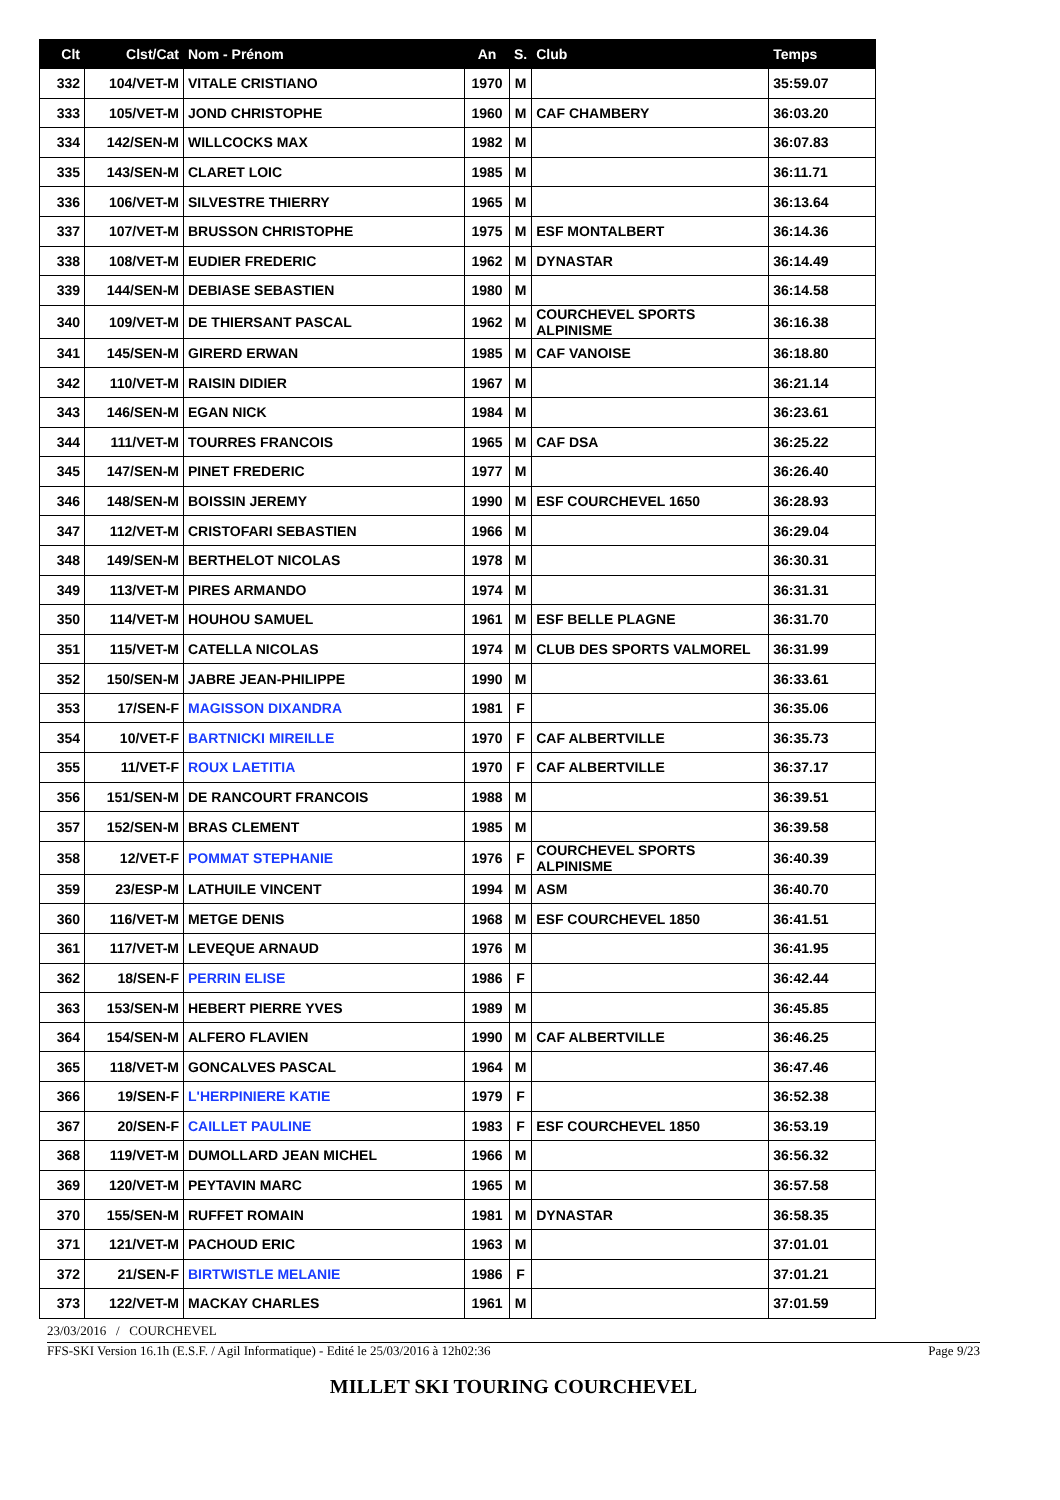| Clt | Clst/Cat | Nom - Prénom | An | S. | Club | Temps |
| --- | --- | --- | --- | --- | --- | --- |
| 332 | 104/VET-M | VITALE CRISTIANO | 1970 | M | | 35:59.07 |
| 333 | 105/VET-M | JOND CHRISTOPHE | 1960 | M | CAF CHAMBERY | 36:03.20 |
| 334 | 142/SEN-M | WILLCOCKS MAX | 1982 | M | | 36:07.83 |
| 335 | 143/SEN-M | CLARET LOIC | 1985 | M | | 36:11.71 |
| 336 | 106/VET-M | SILVESTRE THIERRY | 1965 | M | | 36:13.64 |
| 337 | 107/VET-M | BRUSSON CHRISTOPHE | 1975 | M | ESF MONTALBERT | 36:14.36 |
| 338 | 108/VET-M | EUDIER FREDERIC | 1962 | M | DYNASTAR | 36:14.49 |
| 339 | 144/SEN-M | DEBIASE SEBASTIEN | 1980 | M | | 36:14.58 |
| 340 | 109/VET-M | DE THIERSANT PASCAL | 1962 | M | COURCHEVEL SPORTS ALPINISME | 36:16.38 |
| 341 | 145/SEN-M | GIRERD ERWAN | 1985 | M | CAF VANOISE | 36:18.80 |
| 342 | 110/VET-M | RAISIN DIDIER | 1967 | M | | 36:21.14 |
| 343 | 146/SEN-M | EGAN NICK | 1984 | M | | 36:23.61 |
| 344 | 111/VET-M | TOURRES FRANCOIS | 1965 | M | CAF DSA | 36:25.22 |
| 345 | 147/SEN-M | PINET FREDERIC | 1977 | M | | 36:26.40 |
| 346 | 148/SEN-M | BOISSIN JEREMY | 1990 | M | ESF COURCHEVEL 1650 | 36:28.93 |
| 347 | 112/VET-M | CRISTOFARI SEBASTIEN | 1966 | M | | 36:29.04 |
| 348 | 149/SEN-M | BERTHELOT NICOLAS | 1978 | M | | 36:30.31 |
| 349 | 113/VET-M | PIRES ARMANDO | 1974 | M | | 36:31.31 |
| 350 | 114/VET-M | HOUHOU SAMUEL | 1961 | M | ESF BELLE PLAGNE | 36:31.70 |
| 351 | 115/VET-M | CATELLA NICOLAS | 1974 | M | CLUB DES SPORTS VALMOREL | 36:31.99 |
| 352 | 150/SEN-M | JABRE JEAN-PHILIPPE | 1990 | M | | 36:33.61 |
| 353 | 17/SEN-F | MAGISSON DIXANDRA | 1981 | F | | 36:35.06 |
| 354 | 10/VET-F | BARTNICKI MIREILLE | 1970 | F | CAF ALBERTVILLE | 36:35.73 |
| 355 | 11/VET-F | ROUX LAETITIA | 1970 | F | CAF ALBERTVILLE | 36:37.17 |
| 356 | 151/SEN-M | DE RANCOURT FRANCOIS | 1988 | M | | 36:39.51 |
| 357 | 152/SEN-M | BRAS CLEMENT | 1985 | M | | 36:39.58 |
| 358 | 12/VET-F | POMMAT STEPHANIE | 1976 | F | COURCHEVEL SPORTS ALPINISME | 36:40.39 |
| 359 | 23/ESP-M | LATHUILE VINCENT | 1994 | M | ASM | 36:40.70 |
| 360 | 116/VET-M | METGE DENIS | 1968 | M | ESF COURCHEVEL 1850 | 36:41.51 |
| 361 | 117/VET-M | LEVEQUE ARNAUD | 1976 | M | | 36:41.95 |
| 362 | 18/SEN-F | PERRIN ELISE | 1986 | F | | 36:42.44 |
| 363 | 153/SEN-M | HEBERT PIERRE YVES | 1989 | M | | 36:45.85 |
| 364 | 154/SEN-M | ALFERO FLAVIEN | 1990 | M | CAF ALBERTVILLE | 36:46.25 |
| 365 | 118/VET-M | GONCALVES PASCAL | 1964 | M | | 36:47.46 |
| 366 | 19/SEN-F | L'HERPINIERE KATIE | 1979 | F | | 36:52.38 |
| 367 | 20/SEN-F | CAILLET PAULINE | 1983 | F | ESF COURCHEVEL 1850 | 36:53.19 |
| 368 | 119/VET-M | DUMOLLARD JEAN MICHEL | 1966 | M | | 36:56.32 |
| 369 | 120/VET-M | PEYTAVIN MARC | 1965 | M | | 36:57.58 |
| 370 | 155/SEN-M | RUFFET ROMAIN | 1981 | M | DYNASTAR | 36:58.35 |
| 371 | 121/VET-M | PACHOUD ERIC | 1963 | M | | 37:01.01 |
| 372 | 21/SEN-F | BIRTWISTLE MELANIE | 1986 | F | | 37:01.21 |
| 373 | 122/VET-M | MACKAY CHARLES | 1961 | M | | 37:01.59 |
23/03/2016 / COURCHEVEL
FFS-SKI Version 16.1h (E.S.F. / Agil Informatique) - Edité le 25/03/2016 à 12h02:36 Page 9/23
MILLET SKI TOURING COURCHEVEL